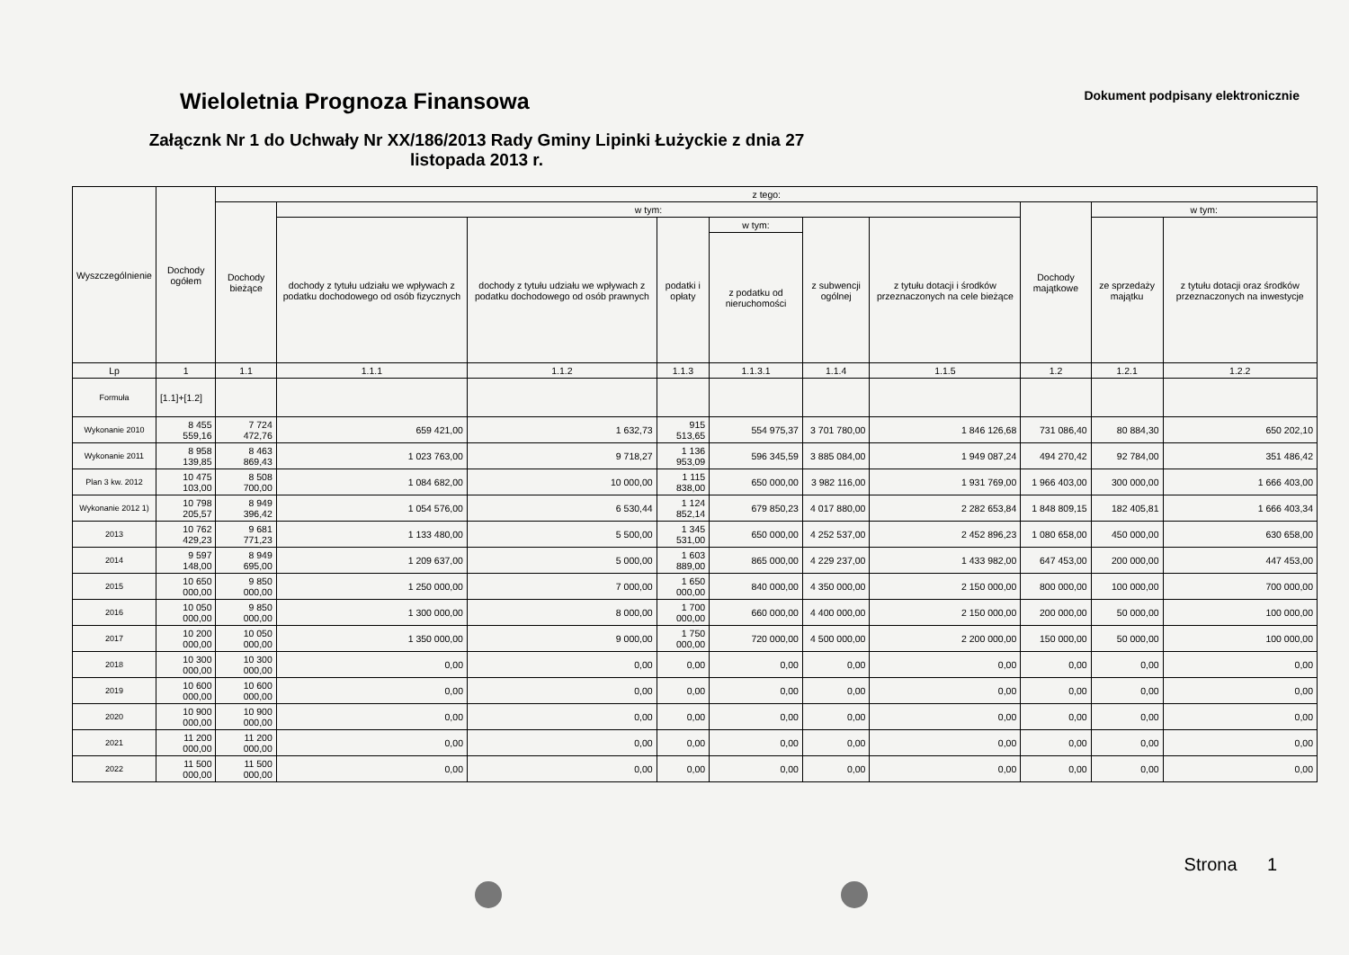Wieloletnia Prognoza Finansowa
Dokument podpisany elektronicznie
Załącznk Nr 1 do Uchwały Nr XX/186/2013 Rady Gminy Lipinki Łużyckie z dnia 27 listopada 2013 r.
| Wyszczególnienie | Dochody ogółem | z tego: | | | | | | | | | |
| --- | --- | --- | --- | --- | --- | --- | --- | --- | --- | --- | --- |
| | | Dochody bieżące | w tym: | | | | | | Dochody majątkowe | w tym: | |
| | | | dochody z tytułu udziału we wpływach z podatku dochodowego od osób fizycznych | dochody z tytułu udziału we wpływach z podatku dochodowego od osób prawnych | podatki i opłaty | w tym: | z subwencji ogólnej | z tytułu dotacji i środków przeznaczonych na cele bieżące | | ze sprzedaży majątku | z tytułu dotacji oraz środków przeznaczonych na inwestycje |
| | | | | | | z podatku od nieruchomości | | | | | |
| Lp | 1 | 1.1 | 1.1.1 | 1.1.2 | 1.1.3 | 1.1.3.1 | 1.1.4 | 1.1.5 | 1.2 | 1.2.1 | 1.2.2 |
| Formuła | [1.1]+[1.2] | | | | | | | | | | |
| Wykonanie 2010 | 8 455 559,16 | 7 724 472,76 | 659 421,00 | 1 632,73 | 915 513,65 | 554 975,37 | 3 701 780,00 | 1 846 126,68 | 731 086,40 | 80 884,30 | 650 202,10 |
| Wykonanie 2011 | 8 958 139,85 | 8 463 869,43 | 1 023 763,00 | 9 718,27 | 1 136 953,09 | 596 345,59 | 3 885 084,00 | 1 949 087,24 | 494 270,42 | 92 784,00 | 351 486,42 |
| Plan 3 kw. 2012 | 10 475 103,00 | 8 508 700,00 | 1 084 682,00 | 10 000,00 | 1 115 838,00 | 650 000,00 | 3 982 116,00 | 1 931 769,00 | 1 966 403,00 | 300 000,00 | 1 666 403,00 |
| Wykonanie 2012 1) | 10 798 205,57 | 8 949 396,42 | 1 054 576,00 | 6 530,44 | 1 124 852,14 | 679 850,23 | 4 017 880,00 | 2 282 653,84 | 1 848 809,15 | 182 405,81 | 1 666 403,34 |
| 2013 | 10 762 429,23 | 9 681 771,23 | 1 133 480,00 | 5 500,00 | 1 345 531,00 | 650 000,00 | 4 252 537,00 | 2 452 896,23 | 1 080 658,00 | 450 000,00 | 630 658,00 |
| 2014 | 9 597 148,00 | 8 949 695,00 | 1 209 637,00 | 5 000,00 | 1 603 889,00 | 865 000,00 | 4 229 237,00 | 1 433 982,00 | 647 453,00 | 200 000,00 | 447 453,00 |
| 2015 | 10 650 000,00 | 9 850 000,00 | 1 250 000,00 | 7 000,00 | 1 650 000,00 | 840 000,00 | 4 350 000,00 | 2 150 000,00 | 800 000,00 | 100 000,00 | 700 000,00 |
| 2016 | 10 050 000,00 | 9 850 000,00 | 1 300 000,00 | 8 000,00 | 1 700 000,00 | 660 000,00 | 4 400 000,00 | 2 150 000,00 | 200 000,00 | 50 000,00 | 100 000,00 |
| 2017 | 10 200 000,00 | 10 050 000,00 | 1 350 000,00 | 9 000,00 | 1 750 000,00 | 720 000,00 | 4 500 000,00 | 2 200 000,00 | 150 000,00 | 50 000,00 | 100 000,00 |
| 2018 | 10 300 000,00 | 10 300 000,00 | 0,00 | 0,00 | 0,00 | 0,00 | 0,00 | 0,00 | 0,00 | 0,00 | 0,00 |
| 2019 | 10 600 000,00 | 10 600 000,00 | 0,00 | 0,00 | 0,00 | 0,00 | 0,00 | 0,00 | 0,00 | 0,00 | 0,00 |
| 2020 | 10 900 000,00 | 10 900 000,00 | 0,00 | 0,00 | 0,00 | 0,00 | 0,00 | 0,00 | 0,00 | 0,00 | 0,00 |
| 2021 | 11 200 000,00 | 11 200 000,00 | 0,00 | 0,00 | 0,00 | 0,00 | 0,00 | 0,00 | 0,00 | 0,00 | 0,00 |
| 2022 | 11 500 000,00 | 11 500 000,00 | 0,00 | 0,00 | 0,00 | 0,00 | 0,00 | 0,00 | 0,00 | 0,00 | 0,00 |
Strona 1